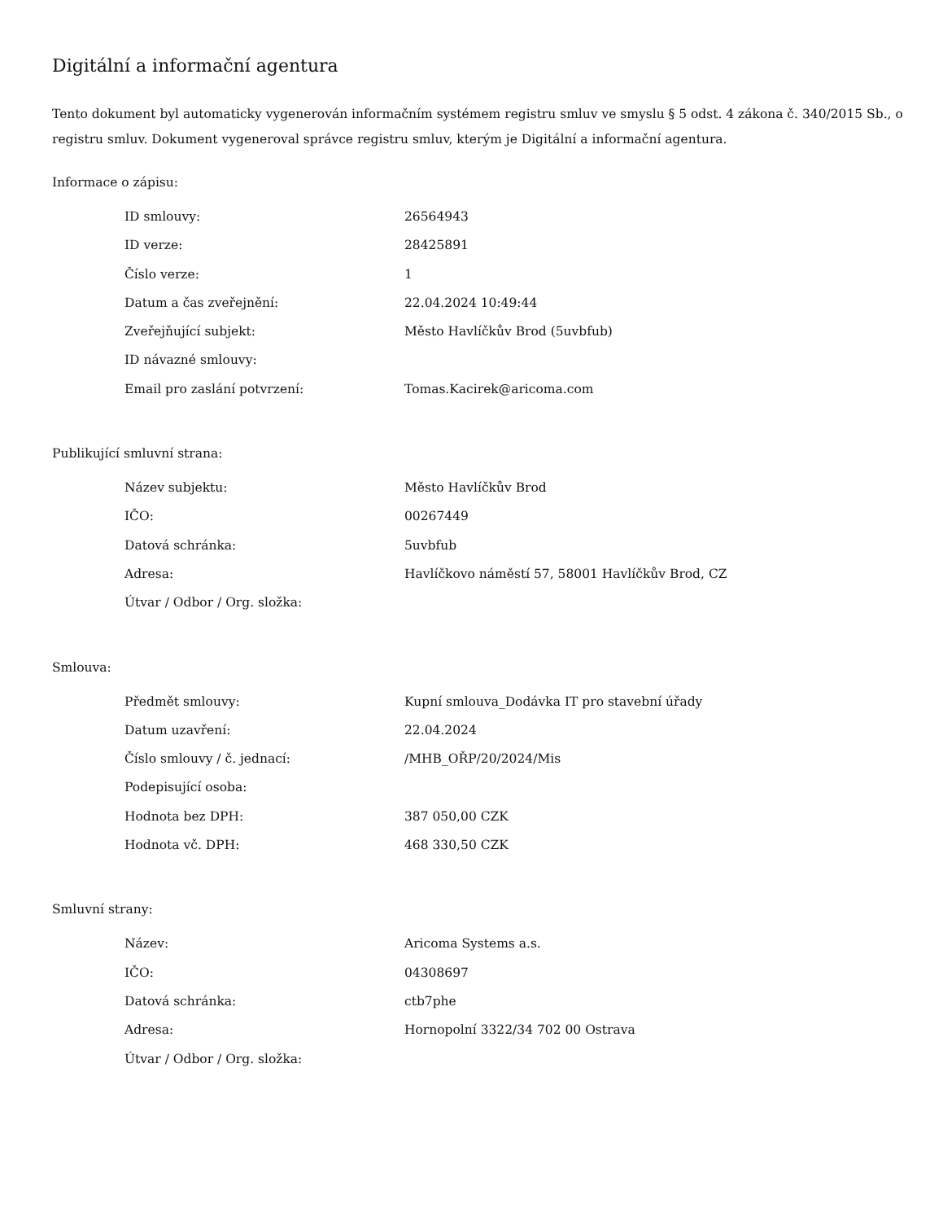Digitální a informační agentura
Tento dokument byl automaticky vygenerován informačním systémem registru smluv ve smyslu § 5 odst. 4 zákona č. 340/2015 Sb., o registru smluv. Dokument vygeneroval správce registru smluv, kterým je Digitální a informační agentura.
Informace o zápisu:
| ID smlouvy: | 26564943 |
| ID verze: | 28425891 |
| Číslo verze: | 1 |
| Datum a čas zveřejnění: | 22.04.2024 10:49:44 |
| Zveřejňující subjekt: | Město Havlíčkův Brod (5uvbfub) |
| ID návazné smlouvy: | |
| Email pro zaslání potvrzení: | Tomas.Kacirek@aricoma.com |
Publikující smluvní strana:
| Název subjektu: | Město Havlíčkův Brod |
| IČO: | 00267449 |
| Datová schránka: | 5uvbfub |
| Adresa: | Havlíčkovo náměstí 57, 58001 Havlíčkův Brod, CZ |
| Útvar / Odbor / Org. složka: | |
Smlouva:
| Předmět smlouvy: | Kupní smlouva_Dodávka IT pro stavební úřady |
| Datum uzavření: | 22.04.2024 |
| Číslo smlouvy / č. jednací: | /MHB_OŘP/20/2024/Mis |
| Podepisující osoba: | |
| Hodnota bez DPH: | 387 050,00 CZK |
| Hodnota vč. DPH: | 468 330,50 CZK |
Smluvní strany:
| Název: | Aricoma Systems a.s. |
| IČO: | 04308697 |
| Datová schránka: | ctb7phe |
| Adresa: | Hornopolní 3322/34 702 00 Ostrava |
| Útvar / Odbor / Org. složka: | |